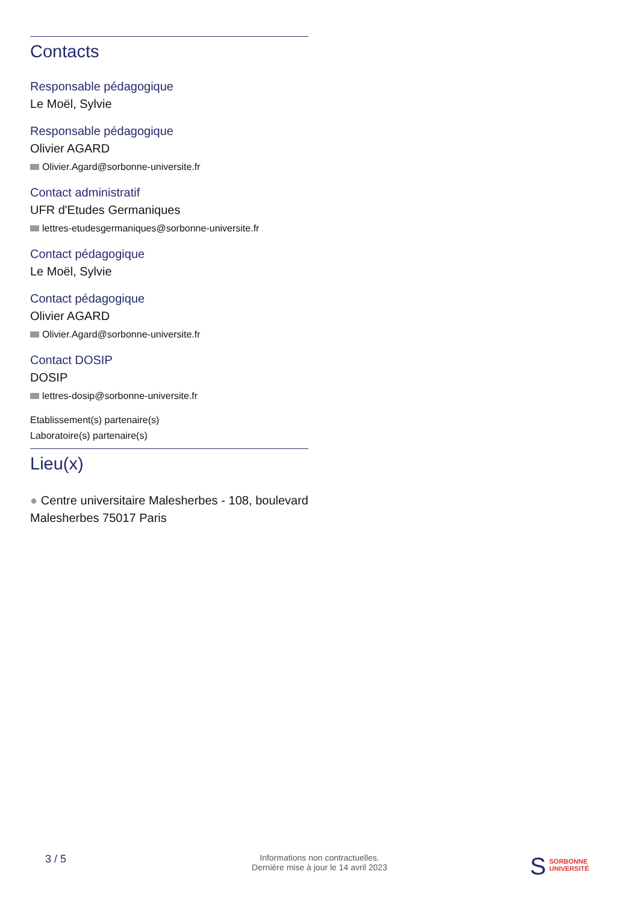Contacts
Responsable pédagogique
Le Moël, Sylvie
Responsable pédagogique
Olivier AGARD
Olivier.Agard@sorbonne-universite.fr
Contact administratif
UFR d'Etudes Germaniques
lettres-etudesgermaniques@sorbonne-universite.fr
Contact pédagogique
Le Moël, Sylvie
Contact pédagogique
Olivier AGARD
Olivier.Agard@sorbonne-universite.fr
Contact DOSIP
DOSIP
lettres-dosip@sorbonne-universite.fr
Etablissement(s) partenaire(s)
Laboratoire(s) partenaire(s)
Lieu(x)
● Centre universitaire Malesherbes - 108, boulevard Malesherbes 75017 Paris
3 / 5
Informations non contractuelles.
Dernière mise à jour le 14 avril 2023
S SORBONNE
UNIVERSITÉ